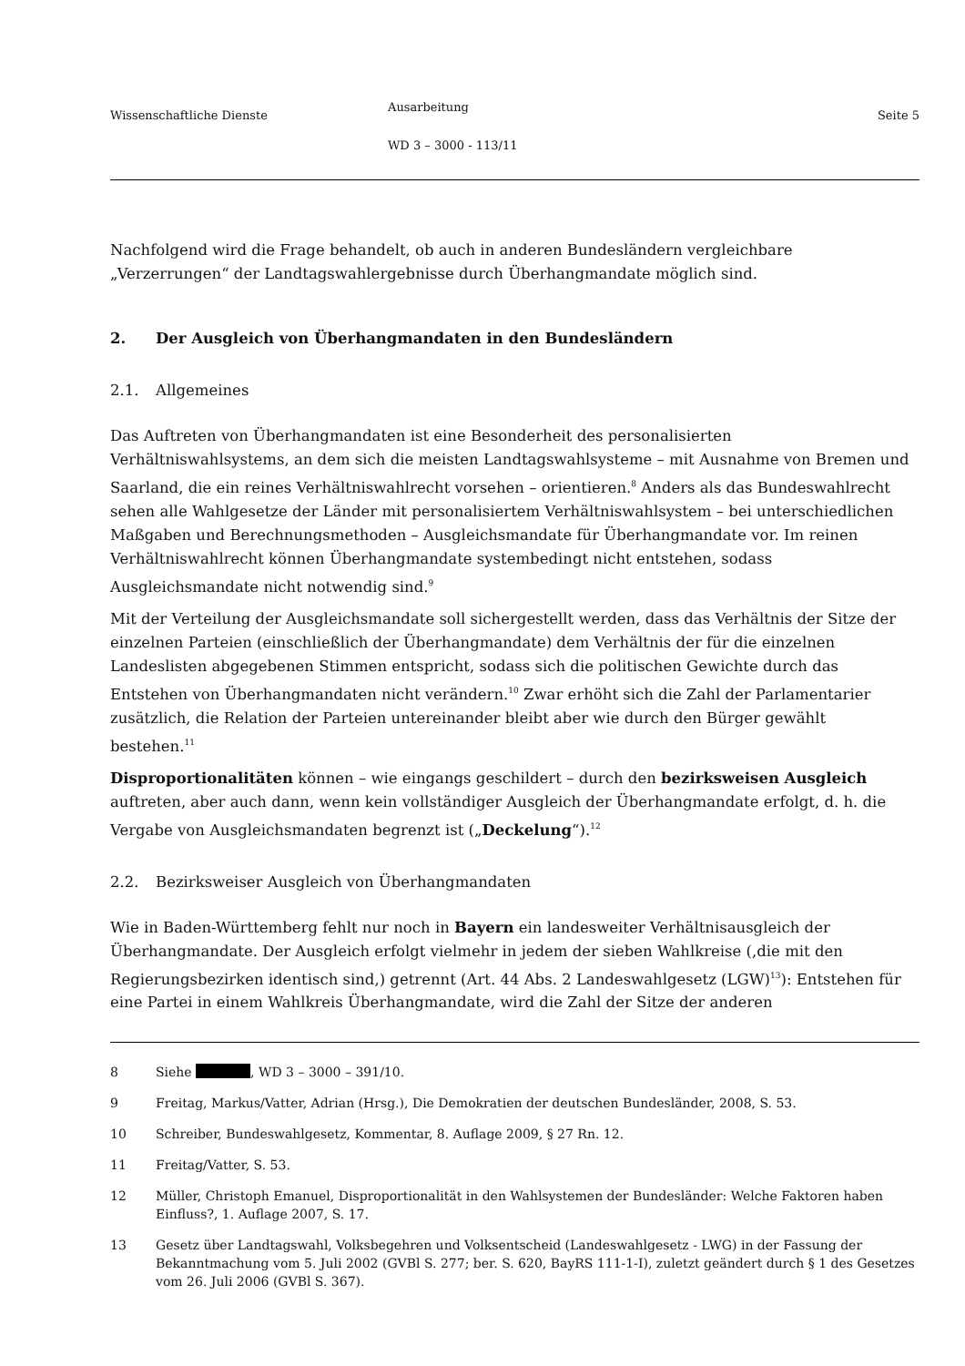Wissenschaftliche Dienste
Ausarbeitung
WD 3 – 3000 - 113/11
Seite 5
Nachfolgend wird die Frage behandelt, ob auch in anderen Bundesländern vergleichbare „Verzerrungen“ der Landtagswahlergebnisse durch Überhangmandate möglich sind.
2. Der Ausgleich von Überhangmandaten in den Bundesländern
2.1. Allgemeines
Das Auftreten von Überhangmandaten ist eine Besonderheit des personalisierten Verhältniswahlsystems, an dem sich die meisten Landtagswahlsysteme – mit Ausnahme von Bremen und Saarland, die ein reines Verhältniswahlrecht vorsehen – orientieren.<sup>8</sup> Anders als das Bundeswahlrecht sehen alle Wahlgesetze der Länder mit personalisiertem Verhältniswahlsystem – bei unterschiedlichen Maßgaben und Berechnungsmethoden – Ausgleichsmandate für Überhangmandate vor. Im reinen Verhältniswahlrecht können Überhangmandate systembedingt nicht entstehen, sodass Ausgleichsmandate nicht notwendig sind.<sup>9</sup>
Mit der Verteilung der Ausgleichsmandate soll sichergestellt werden, dass das Verhältnis der Sitze der einzelnen Parteien (einschließlich der Überhangmandate) dem Verhältnis der für die einzelnen Landeslisten abgegebenen Stimmen entspricht, sodass sich die politischen Gewichte durch das Entstehen von Überhangmandaten nicht verändern.<sup>10</sup> Zwar erhöht sich die Zahl der Parlamentarier zusätzlich, die Relation der Parteien untereinander bleibt aber wie durch den Bürger gewählt bestehen.<sup>11</sup>
Disproportionalitäten können – wie eingangs geschildert – durch den bezirksweisen Ausgleich auftreten, aber auch dann, wenn kein vollständiger Ausgleich der Überhangmandate erfolgt, d. h. die Vergabe von Ausgleichsmandaten begrenzt ist („Deckelung“).<sup>12</sup>
2.2. Bezirksweiser Ausgleich von Überhangmandaten
Wie in Baden-Württemberg fehlt nur noch in Bayern ein landesweiter Verhältnisausgleich der Überhangmandate. Der Ausgleich erfolgt vielmehr in jedem der sieben Wahlkreise (,die mit den Regierungsbezirken identisch sind,) getrennt (Art. 44 Abs. 2 Landeswahlgesetz (LGW)<sup>13</sup>): Entstehen für eine Partei in einem Wahlkreis Überhangmandate, wird die Zahl der Sitze der anderen
8 Siehe , WD 3 – 3000 – 391/10.
9 Freitag, Markus/Vatter, Adrian (Hrsg.), Die Demokratien der deutschen Bundesländer, 2008, S. 53.
10 Schreiber, Bundeswahlgesetz, Kommentar, 8. Auflage 2009, § 27 Rn. 12.
11 Freitag/Vatter, S. 53.
12 Müller, Christoph Emanuel, Disproportionalität in den Wahlsystemen der Bundesländer: Welche Faktoren haben Einfluss?, 1. Auflage 2007, S. 17.
13 Gesetz über Landtagswahl, Volksbegehren und Volksentscheid (Landeswahlgesetz - LWG) in der Fassung der Bekanntmachung vom 5. Juli 2002 (GVBl S. 277; ber. S. 620, BayRS 111-1-I), zuletzt geändert durch § 1 des Gesetzes vom 26. Juli 2006 (GVBl S. 367).